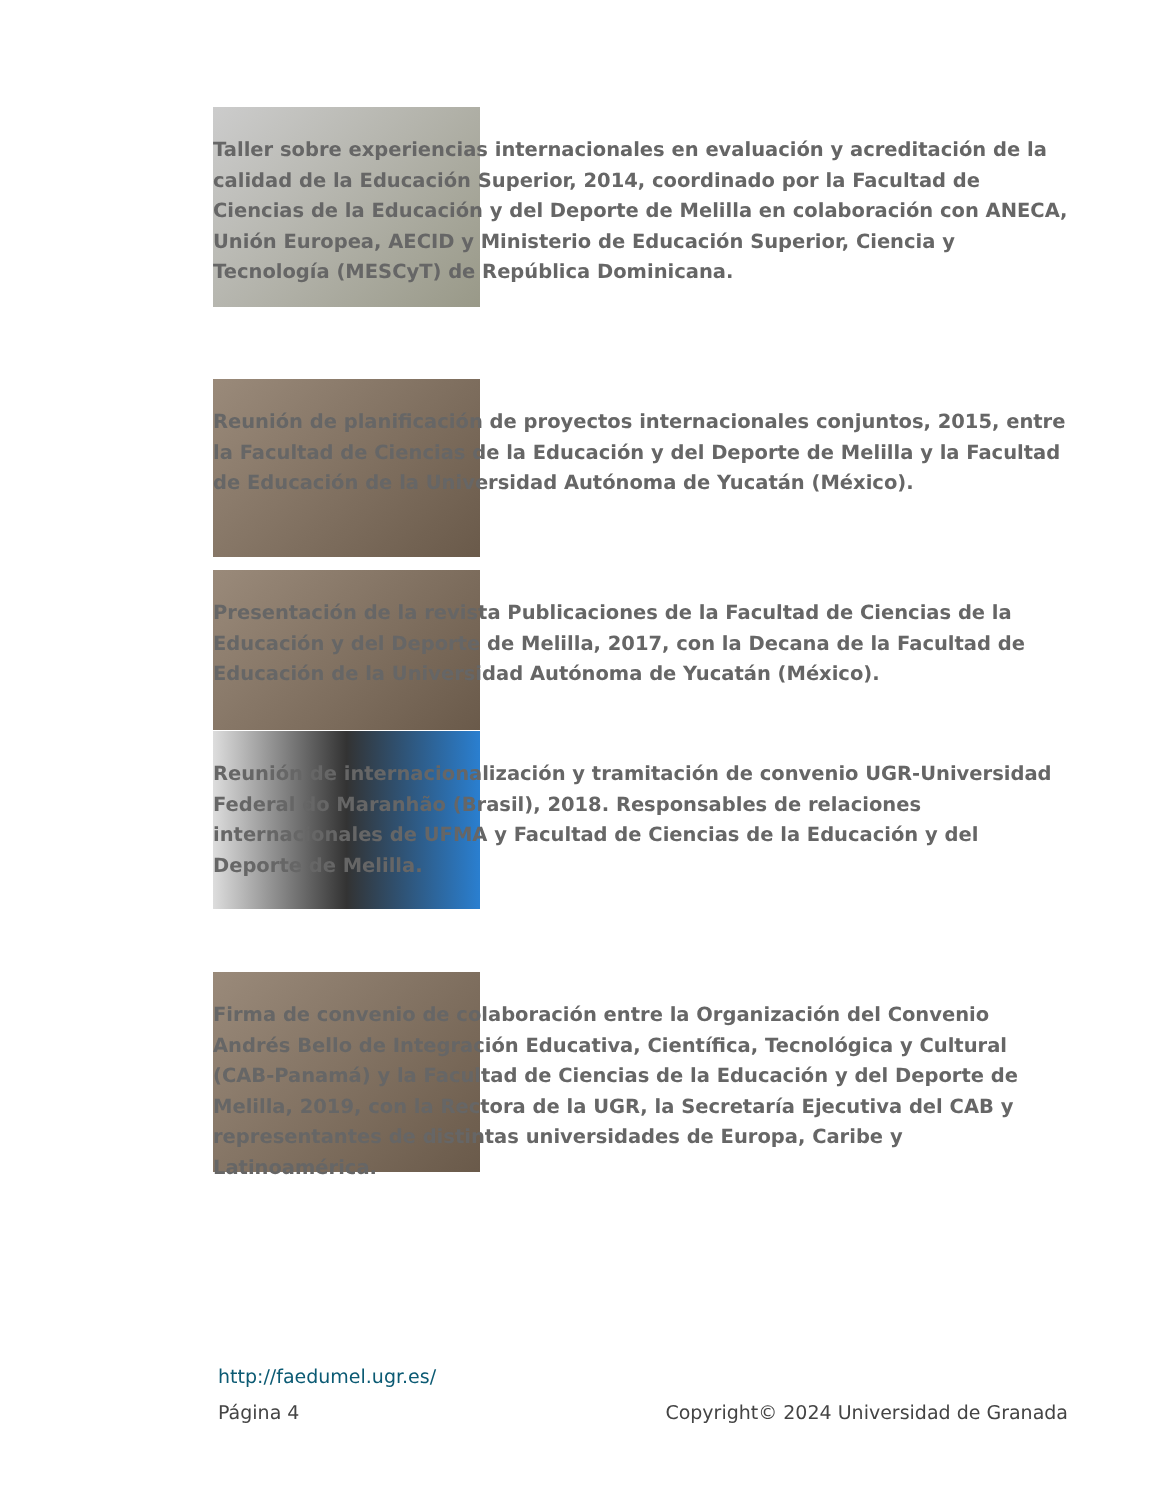Taller sobre experiencias internacionales en evaluación y acreditación de la calidad de la Educación Superior, 2014, coordinado por la Facultad de Ciencias de la Educación y del Deporte de Melilla en colaboración con ANECA, Unión Europea, AECID y Ministerio de Educación Superior, Ciencia y Tecnología (MESCyT) de República Dominicana.
Reunión de planificación de proyectos internacionales conjuntos, 2015, entre la Facultad de Ciencias de la Educación y del Deporte de Melilla y la Facultad de Educación de la Universidad Autónoma de Yucatán (México).
Presentación de la revista Publicaciones de la Facultad de Ciencias de la Educación y del Deporte de Melilla, 2017, con la Decana de la Facultad de Educación de la Universidad Autónoma de Yucatán (México).
Reunión de internacionalización y tramitación de convenio UGR-Universidad Federal do Maranhão (Brasil), 2018. Responsables de relaciones internacionales de UFMA y Facultad de Ciencias de la Educación y del Deporte de Melilla.
Firma de convenio de colaboración entre la Organización del Convenio Andrés Bello de Integración Educativa, Científica, Tecnológica y Cultural (CAB-Panamá) y la Facultad de Ciencias de la Educación y del Deporte de Melilla, 2019, con la Rectora de la UGR, la Secretaría Ejecutiva del CAB y representantes de distintas universidades de Europa, Caribe y Latinoamérica.
http://faedumel.ugr.es/
Página 4 Copyright© 2024 Universidad de Granada